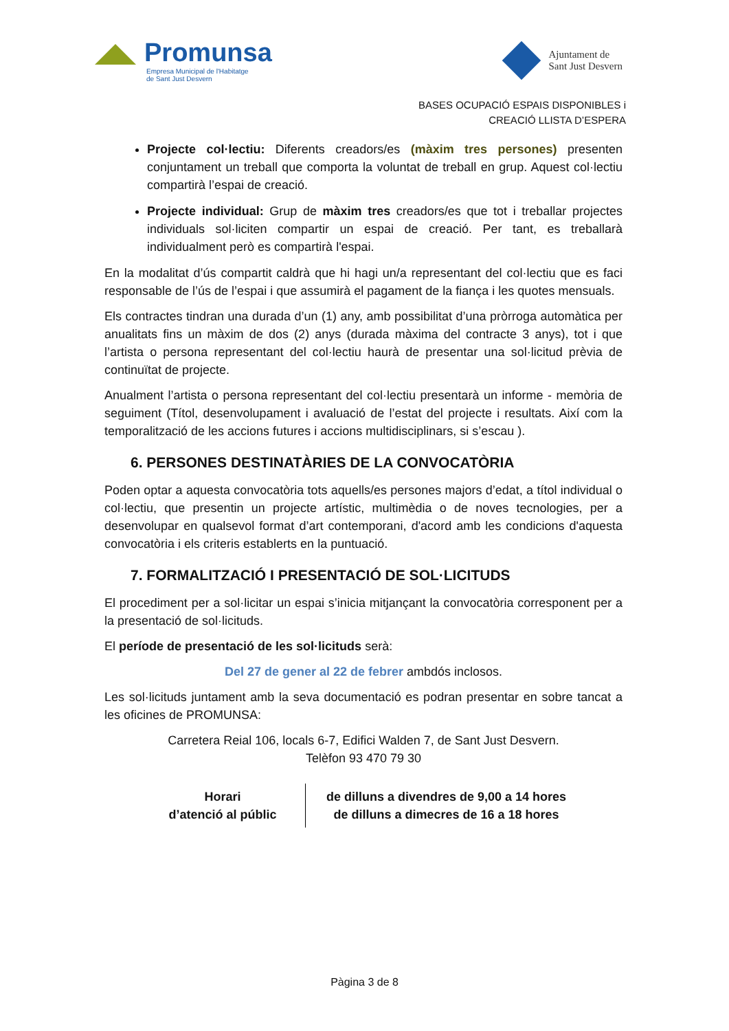Promunsa
Empresa Municipal de l'Habitatge
de Sant Just Desvern
Ajuntament de
Sant Just Desvern
BASES OCUPACIÓ ESPAIS DISPONIBLES i
CREACIÓ LLISTA D’ESPERA
Projecte col·lectiu: Diferents creadors/es (màxim tres persones) presenten conjuntament un treball que comporta la voluntat de treball en grup. Aquest col·lectiu compartirà l’espai de creació.
Projecte individual: Grup de màxim tres creadors/es que tot i treballar projectes individuals sol·liciten compartir un espai de creació. Per tant, es treballarà individualment però es compartirà l'espai.
En la modalitat d’ús compartit caldrà que hi hagi un/a representant del col·lectiu que es faci responsable de l’ús de l’espai i que assumirà el pagament de la fiança i les quotes mensuals.
Els contractes tindran una durada d’un (1) any, amb possibilitat d’una pròrroga automàtica per anualitats fins un màxim de dos (2) anys (durada màxima del contracte 3 anys), tot i que l’artista o persona representant del col·lectiu haurà de presentar una sol·licitud prèvia de continuïtat de projecte.
Anualment l’artista o persona representant del col·lectiu presentarà un informe - memòria de seguiment (Títol, desenvolupament i avaluació de l’estat del projecte i resultats. Així com la temporalització de les accions futures i accions multidisciplinars, si s’escau ).
6. PERSONES DESTINATÀRIES DE LA CONVOCATÒRIA
Poden optar a aquesta convocatòria tots aquells/es persones majors d’edat, a títol individual o col·lectiu, que presentin un projecte artístic, multimèdia o de noves tecnologies, per a desenvolupar en qualsevol format d’art contemporani, d'acord amb les condicions d'aquesta convocatòria i els criteris establerts en la puntuació.
7. FORMALITZACIÓ I PRESENTACIÓ DE SOL·LICITUDS
El procediment per a sol·licitar un espai s’inicia mitjançant la convocatòria corresponent per a la presentació de sol·licituds.
El període de presentació de les sol·licituds serà:
Del 27 de gener al 22 de febrer ambdós inclosos.
Les sol·licituds juntament amb la seva documentació es podran presentar en sobre tancat a les oficines de PROMUNSA:
Carretera Reial 106, locals 6-7, Edifici Walden 7, de Sant Just Desvern.
Telèfon 93 470 79 30
| Horari d’atenció al públic | de dilluns a divendres de 9,00 a 14 hores de dilluns a dimecres de 16 a 18 hores |
Pàgina 3 de 8